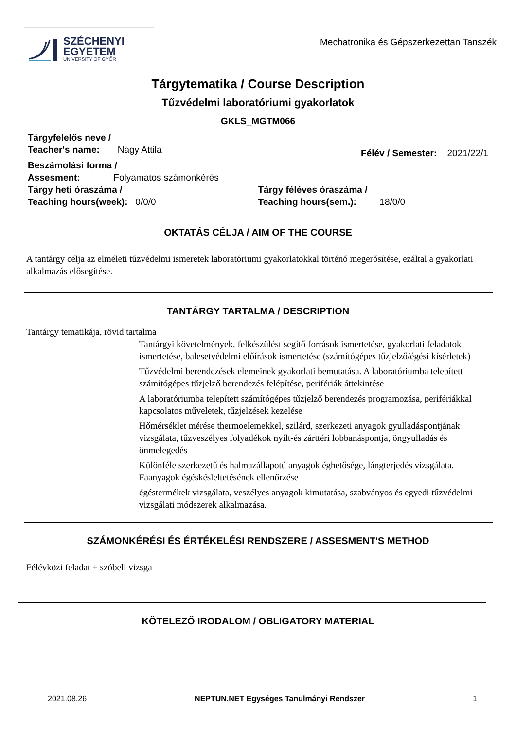SZÉCHENYI
EGYETEM
UNIVERSITY OF GYŐR
Mechatronika és Gépszerkezettan Tanszék
Tárgytematika / Course Description
Tűzvédelmi laboratóriumi gyakorlatok
GKLS_MGTM066
Tárgyfelelős neve /
Teacher's name: Nagy Attila
Félév / Semester: 2021/22/1
Beszámolási forma /
Assesment: Folyamatos számonkérés
Tárgy heti óraszáma /
Teaching hours(week): 0/0/0
Tárgy féléves óraszáma /
Teaching hours(sem.): 18/0/0
OKTATÁS CÉLJA / AIM OF THE COURSE
A tantárgy célja az elméleti tűzvédelmi ismeretek laboratóriumi gyakorlatokkal történő megerősítése, ezáltal a gyakorlati alkalmazás elősegítése.
TANTÁRGY TARTALMA / DESCRIPTION
Tantárgy tematikája, rövid tartalma
Tantárgyi követelmények, felkészülést segítő források ismertetése, gyakorlati feladatok ismertetése, balesetvédelmi előírások ismertetése (számítógépes tűzjelző/égési kísérletek)
Tűzvédelmi berendezések elemeinek gyakorlati bemutatása. A laboratóriumba telepített számítógépes tűzjelző berendezés felépítése, perifériák áttekintése
A laboratóriumba telepített számítógépes tűzjelző berendezés programozása, perifériákkal kapcsolatos műveletek, tűzjelzések kezelése
Hőmérséklet mérése thermoelemekkel, szilárd, szerkezeti anyagok gyulladáspontjának vizsgálata, tűzveszélyes folyadékok nyílt-és zárttéri lobbanáspontja, öngyulladás és önmelegedés
Különféle szerkezetű és halmazállapotú anyagok éghetősége, lángterjedés vizsgálata. Faanyagok égéskésleltetésének ellenőrzése
égéstermékek vizsgálata, veszélyes anyagok kimutatása, szabványos és egyedi tűzvédelmi vizsgálati módszerek alkalmazása.
SZÁMONKÉRÉSI ÉS ÉRTÉKELÉSI RENDSZERE / ASSESMENT'S METHOD
Félévközi feladat + szóbeli vizsga
KÖTELEZŐ IRODALOM / OBLIGATORY MATERIAL
2021.08.26 NEPTUN.NET Egységes Tanulmányi Rendszer 1